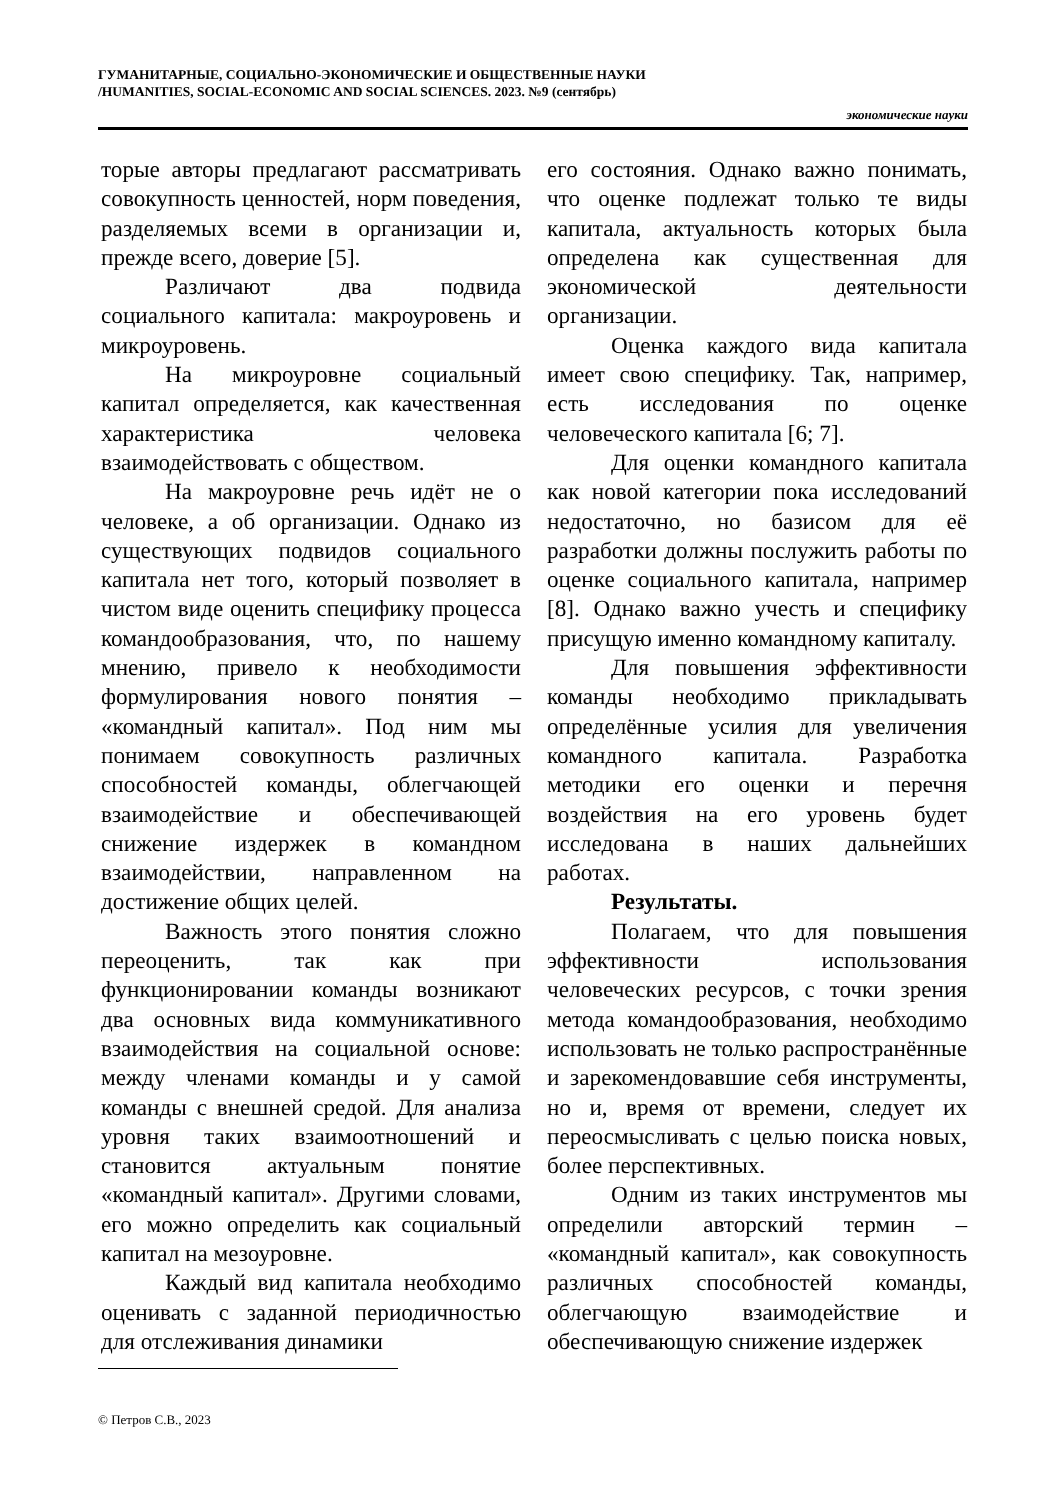ГУМАНИТАРНЫЕ, СОЦИАЛЬНО-ЭКОНОМИЧЕСКИЕ И ОБЩЕСТВЕННЫЕ НАУКИ
/HUMANITIES, SOCIAL-ECONOMIC AND SOCIAL SCIENCES. 2023. №9 (сентябрь)
экономические науки
торые авторы предлагают рассматривать совокупность ценностей, норм поведения, разделяемых всеми в организации и, прежде всего, доверие [5].
Различают два подвида социального капитала: макроуровень и микроуровень.
На микроуровне социальный капитал определяется, как качественная характеристика человека взаимодействовать с обществом.
На макроуровне речь идёт не о человеке, а об организации. Однако из существующих подвидов социального капитала нет того, который позволяет в чистом виде оценить специфику процесса командообразования, что, по нашему мнению, привело к необходимости формулирования нового понятия – «командный капитал». Под ним мы понимаем совокупность различных способностей команды, облегчающей взаимодействие и обеспечивающей снижение издержек в командном взаимодействии, направленном на достижение общих целей.
Важность этого понятия сложно переоценить, так как при функционировании команды возникают два основных вида коммуникативного взаимодействия на социальной основе: между членами команды и у самой команды с внешней средой. Для анализа уровня таких взаимоотношений и становится актуальным понятие «командный капитал». Другими словами, его можно определить как социальный капитал на мезоуровне.
Каждый вид капитала необходимо оценивать с заданной периодичностью для отслеживания динамики
его состояния. Однако важно понимать, что оценке подлежат только те виды капитала, актуальность которых была определена как существенная для экономической деятельности организации.
Оценка каждого вида капитала имеет свою специфику. Так, например, есть исследования по оценке человеческого капитала [6; 7].
Для оценки командного капитала как новой категории пока исследований недостаточно, но базисом для её разработки должны послужить работы по оценке социального капитала, например [8]. Однако важно учесть и специфику присущую именно командному капиталу.
Для повышения эффективности команды необходимо прикладывать определённые усилия для увеличения командного капитала. Разработка методики его оценки и перечня воздействия на его уровень будет исследована в наших дальнейших работах.
Результаты.
Полагаем, что для повышения эффективности использования человеческих ресурсов, с точки зрения метода командообразования, необходимо использовать не только распространённые и зарекомендовавшие себя инструменты, но и, время от времени, следует их переосмысливать с целью поиска новых, более перспективных.
Одним из таких инструментов мы определили авторский термин – «командный капитал», как совокупность различных способностей команды, облегчающую взаимодействие и обеспечивающую снижение издержек
© Петров С.В., 2023